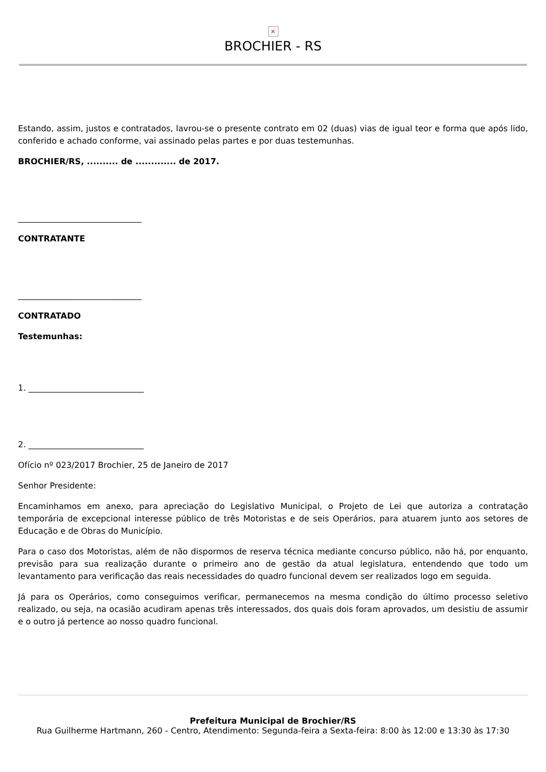×
BROCHIER - RS
Estando, assim, justos e contratados, lavrou-se o presente contrato em 02 (duas) vias de igual teor e forma que após lido, conferido e achado conforme, vai assinado pelas partes e por duas testemunhas.
BROCHIER/RS, .......... de ............. de 2017.
______________________________
CONTRATANTE
______________________________
CONTRATADO
Testemunhas:
1. ____________________________
2. ____________________________
Ofício nº 023/2017 Brochier, 25 de Janeiro de 2017
Senhor Presidente:
Encaminhamos em anexo, para apreciação do Legislativo Municipal, o Projeto de Lei que autoriza a contratação temporária de excepcional interesse público de três Motoristas e de seis Operários, para atuarem junto aos setores de Educação e de Obras do Município.
Para o caso dos Motoristas, além de não dispormos de reserva técnica mediante concurso público, não há, por enquanto, previsão para sua realização durante o primeiro ano de gestão da atual legislatura, entendendo que todo um levantamento para verificação das reais necessidades do quadro funcional devem ser realizados logo em seguida.
Já para os Operários, como conseguimos verificar, permanecemos na mesma condição do último processo seletivo realizado, ou seja, na ocasião acudiram apenas três interessados, dos quais dois foram aprovados, um desistiu de assumir e o outro já pertence ao nosso quadro funcional.
Prefeitura Municipal de Brochier/RS
Rua Guilherme Hartmann, 260 - Centro, Atendimento: Segunda-feira a Sexta-feira: 8:00 às 12:00 e 13:30 às 17:30